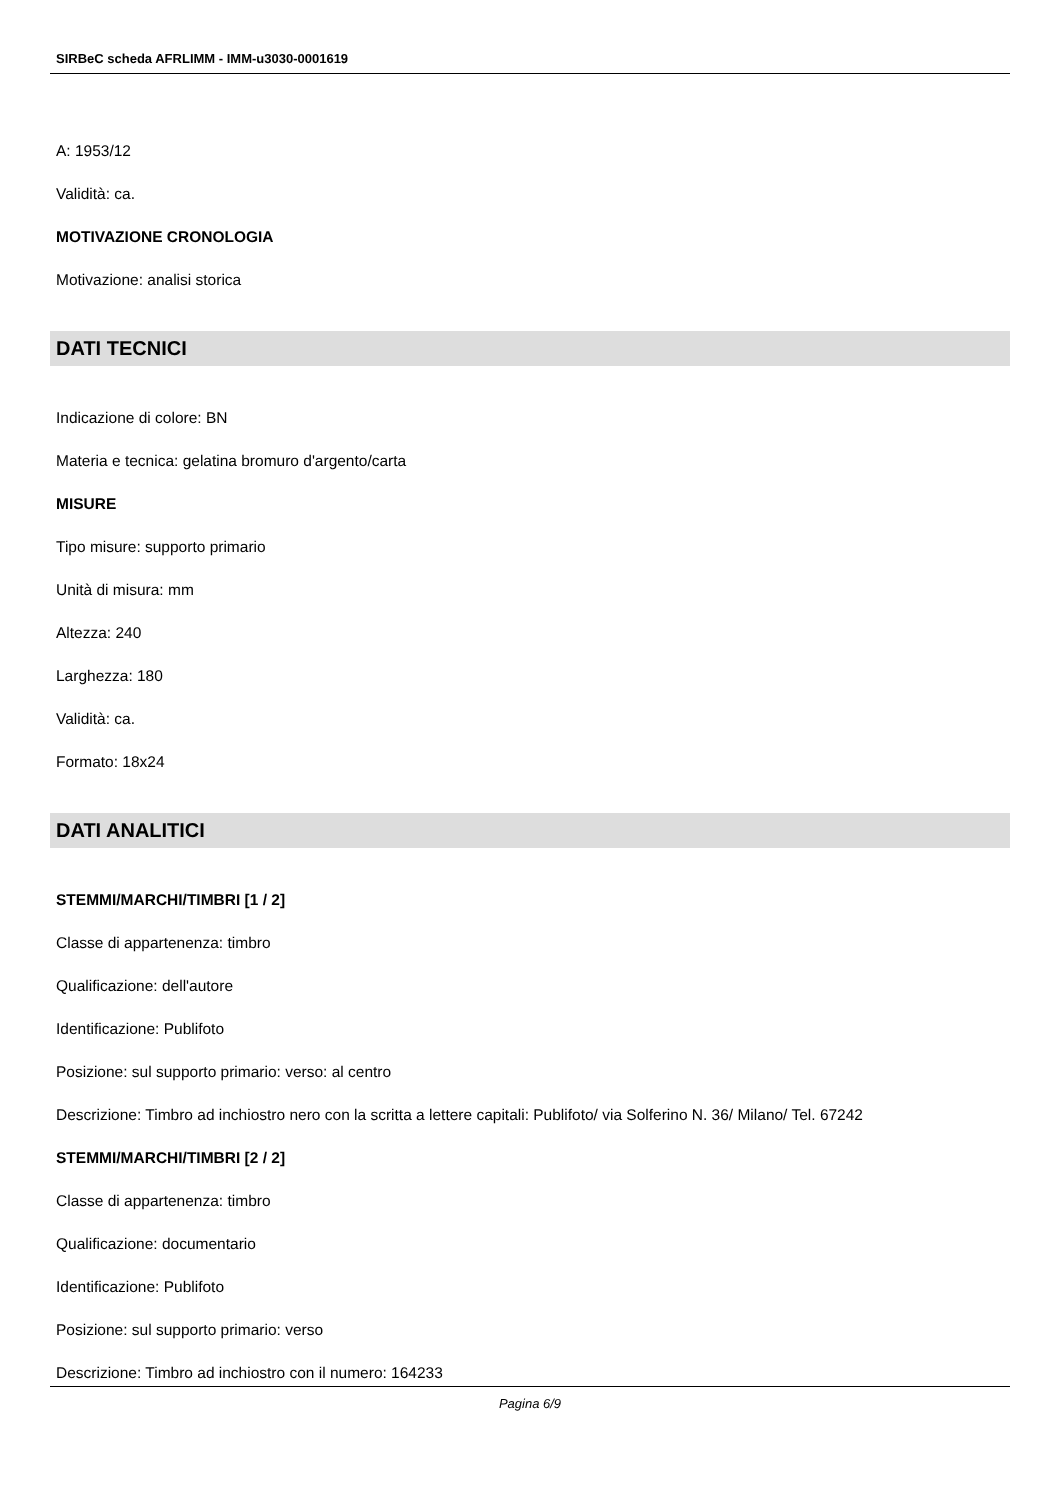SIRBeC scheda AFRLIMM - IMM-u3030-0001619
A: 1953/12
Validità: ca.
MOTIVAZIONE CRONOLOGIA
Motivazione: analisi storica
DATI TECNICI
Indicazione di colore: BN
Materia e tecnica: gelatina bromuro d'argento/carta
MISURE
Tipo misure: supporto primario
Unità di misura: mm
Altezza: 240
Larghezza: 180
Validità: ca.
Formato: 18x24
DATI ANALITICI
STEMMI/MARCHI/TIMBRI [1 / 2]
Classe di appartenenza: timbro
Qualificazione: dell'autore
Identificazione: Publifoto
Posizione: sul supporto primario: verso: al centro
Descrizione: Timbro ad inchiostro nero con la scritta a lettere capitali: Publifoto/ via Solferino N. 36/ Milano/ Tel. 67242
STEMMI/MARCHI/TIMBRI [2 / 2]
Classe di appartenenza: timbro
Qualificazione: documentario
Identificazione: Publifoto
Posizione: sul supporto primario: verso
Descrizione: Timbro ad inchiostro con il numero: 164233
Pagina 6/9